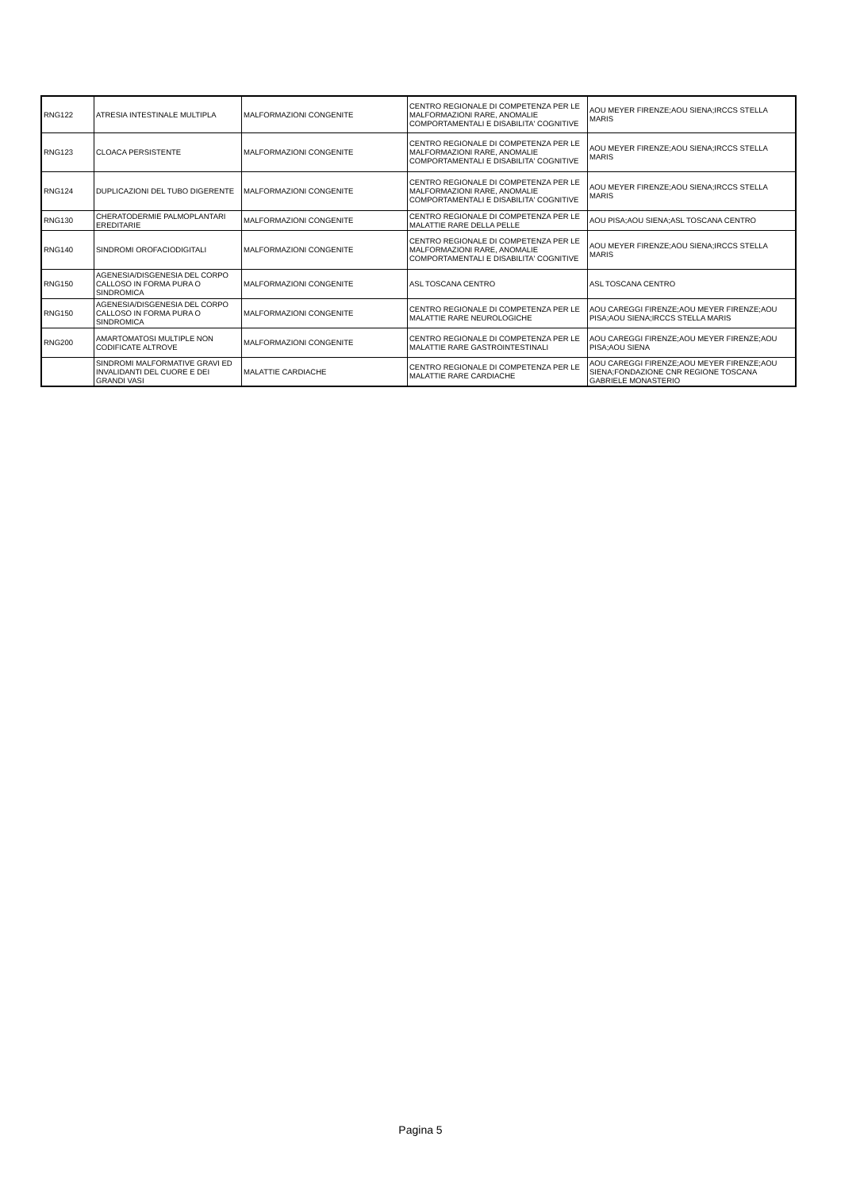| RNG122 | ATRESIA INTESTINALE MULTIPLA | MALFORMAZIONI CONGENITE | CENTRO REGIONALE DI COMPETENZA PER LE MALFORMAZIONI RARE, ANOMALIE COMPORTAMENTALI E DISABILITA' COGNITIVE | AOU MEYER FIRENZE;AOU SIENA;IRCCS STELLA MARIS |
| RNG123 | CLOACA PERSISTENTE | MALFORMAZIONI CONGENITE | CENTRO REGIONALE DI COMPETENZA PER LE MALFORMAZIONI RARE, ANOMALIE COMPORTAMENTALI E DISABILITA' COGNITIVE | AOU MEYER FIRENZE;AOU SIENA;IRCCS STELLA MARIS |
| RNG124 | DUPLICAZIONI DEL TUBO DIGERENTE | MALFORMAZIONI CONGENITE | CENTRO REGIONALE DI COMPETENZA PER LE MALFORMAZIONI RARE, ANOMALIE COMPORTAMENTALI E DISABILITA' COGNITIVE | AOU MEYER FIRENZE;AOU SIENA;IRCCS STELLA MARIS |
| RNG130 | CHERATODERMIE PALMOPLANTARI EREDITARIE | MALFORMAZIONI CONGENITE | CENTRO REGIONALE DI COMPETENZA PER LE MALATTIE RARE DELLA PELLE | AOU PISA;AOU SIENA;ASL TOSCANA CENTRO |
| RNG140 | SINDROMI OROFACIODIGITALI | MALFORMAZIONI CONGENITE | CENTRO REGIONALE DI COMPETENZA PER LE MALFORMAZIONI RARE, ANOMALIE COMPORTAMENTALI E DISABILITA' COGNITIVE | AOU MEYER FIRENZE;AOU SIENA;IRCCS STELLA MARIS |
| RNG150 | AGENESIA/DISGENESIA DEL CORPO CALLOSO IN FORMA PURA O SINDROMICA | MALFORMAZIONI CONGENITE | ASL TOSCANA CENTRO | ASL TOSCANA CENTRO |
| RNG150 | AGENESIA/DISGENESIA DEL CORPO CALLOSO IN FORMA PURA O SINDROMICA | MALFORMAZIONI CONGENITE | CENTRO REGIONALE DI COMPETENZA PER LE MALATTIE RARE NEUROLOGICHE | AOU CAREGGI FIRENZE;AOU MEYER FIRENZE;AOU PISA;AOU SIENA;IRCCS STELLA MARIS |
| RNG200 | AMARTOMATOSI MULTIPLE NON CODIFICATE ALTROVE | MALFORMAZIONI CONGENITE | CENTRO REGIONALE DI COMPETENZA PER LE MALATTIE RARE GASTROINTESTINALI | AOU CAREGGI FIRENZE;AOU MEYER FIRENZE;AOU PISA;AOU SIENA |
| | SINDROMI MALFORMATIVE GRAVI ED INVALIDANTI DEL CUORE E DEI GRANDI VASI | MALATTIE CARDIACHE | CENTRO REGIONALE DI COMPETENZA PER LE MALATTIE RARE CARDIACHE | AOU CAREGGI FIRENZE;AOU MEYER FIRENZE;AOU SIENA;FONDAZIONE CNR REGIONE TOSCANA GABRIELE MONASTERIO |
Pagina 5